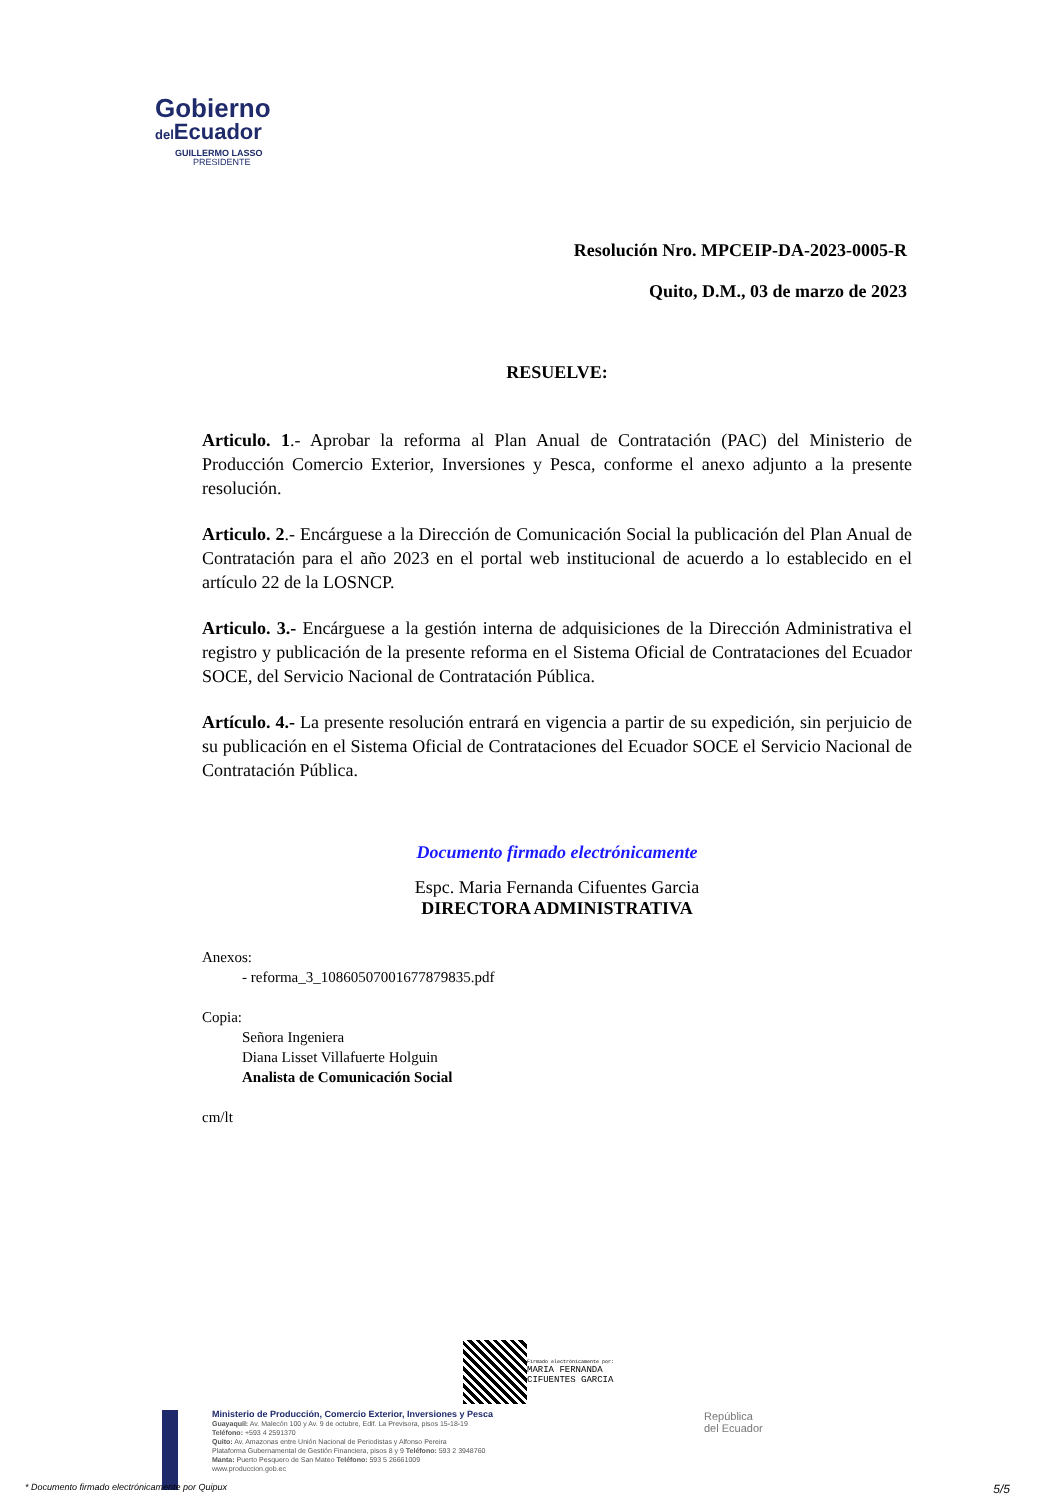Gobierno
del Ecuador
GUILLERMO LASSO
PRESIDENTE
Resolución Nro. MPCEIP-DA-2023-0005-R
Quito, D.M., 03 de marzo de 2023
RESUELVE:
Articulo. 1.- Aprobar la reforma al Plan Anual de Contratación (PAC) del Ministerio de Producción Comercio Exterior, Inversiones y Pesca, conforme el anexo adjunto a la presente resolución.
Articulo. 2.- Encárguese a la Dirección de Comunicación Social la publicación del Plan Anual de Contratación para el año 2023 en el portal web institucional de acuerdo a lo establecido en el artículo 22 de la LOSNCP.
Articulo. 3.- Encárguese a la gestión interna de adquisiciones de la Dirección Administrativa el registro y publicación de la presente reforma en el Sistema Oficial de Contrataciones del Ecuador SOCE, del Servicio Nacional de Contratación Pública.
Artículo. 4.- La presente resolución entrará en vigencia a partir de su expedición, sin perjuicio de su publicación en el Sistema Oficial de Contrataciones del Ecuador SOCE el Servicio Nacional de Contratación Pública.
Documento firmado electrónicamente
Espc. Maria Fernanda Cifuentes Garcia
DIRECTORA ADMINISTRATIVA
Anexos:
- reforma_3_10860507001677879835.pdf
Copia:
Señora Ingeniera
Diana Lisset Villafuerte Holguin
Analista de Comunicación Social
cm/lt
Firmado electrónicamente por:
MARIA FERNANDA
CIFUENTES GARCIA
Ministerio de Producción, Comercio Exterior, Inversiones y Pesca
Guayaquil: Av. Malecón 100 y Av. 9 de octubre, Edif. La Previsora, pisos 15-18-19
Teléfono: +593 4 2591370
Quito: Av. Amazonas entre Unión Nacional de Periodistas y Alfonso Pereira
Plataforma Gubernamental de Gestión Financiera, pisos 8 y 9 Teléfono: 593 2 3948760
Manta: Puerto Pesquero de San Mateo Teléfono: 593 5 26661009
www.produccion.gob.ec
República
del Ecuador
* Documento firmado electrónicamente por Quipux 5/5